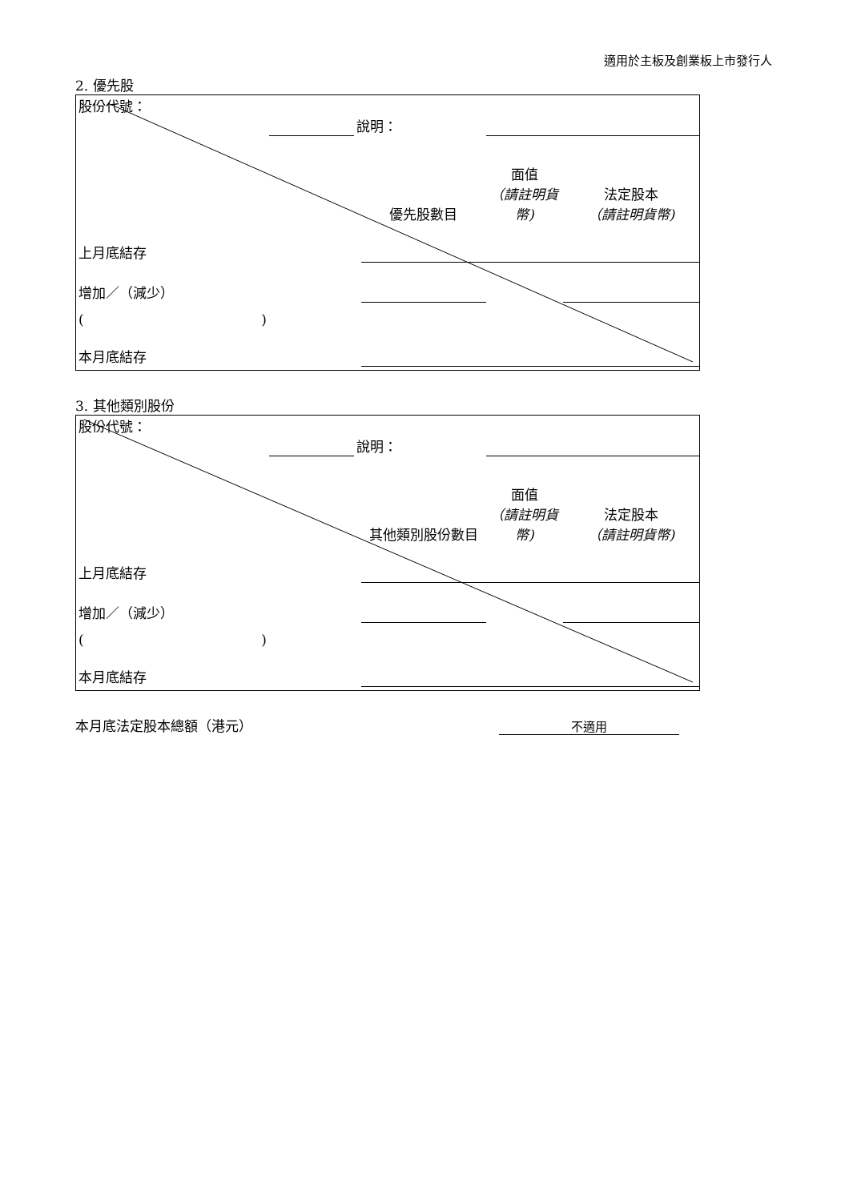適用於主板及創業板上市發行人
2. 優先股
| 股份代號： | | | | | |
| | | 說明： | | | |
| | | | 優先股數目 | 面值 （請註明貨幣) | 法定股本 （請註明貨幣) |
| 上月底結存 | | | | | |
| 增加／（減少） | | | | | |
| ( ) | | | | | |
| 本月底結存 | | | | | |
3. 其他類別股份
| 股份代號： | | | | | |
| | | 說明： | | | |
| | | | 其他類別股份數目 | 面值 （請註明貨幣) | 法定股本 （請註明貨幣) |
| 上月底結存 | | | | | |
| 增加／（減少） | | | | | |
| ( ) | | | | | |
| 本月底結存 | | | | | |
本月底法定股本總額（港元） 不適用